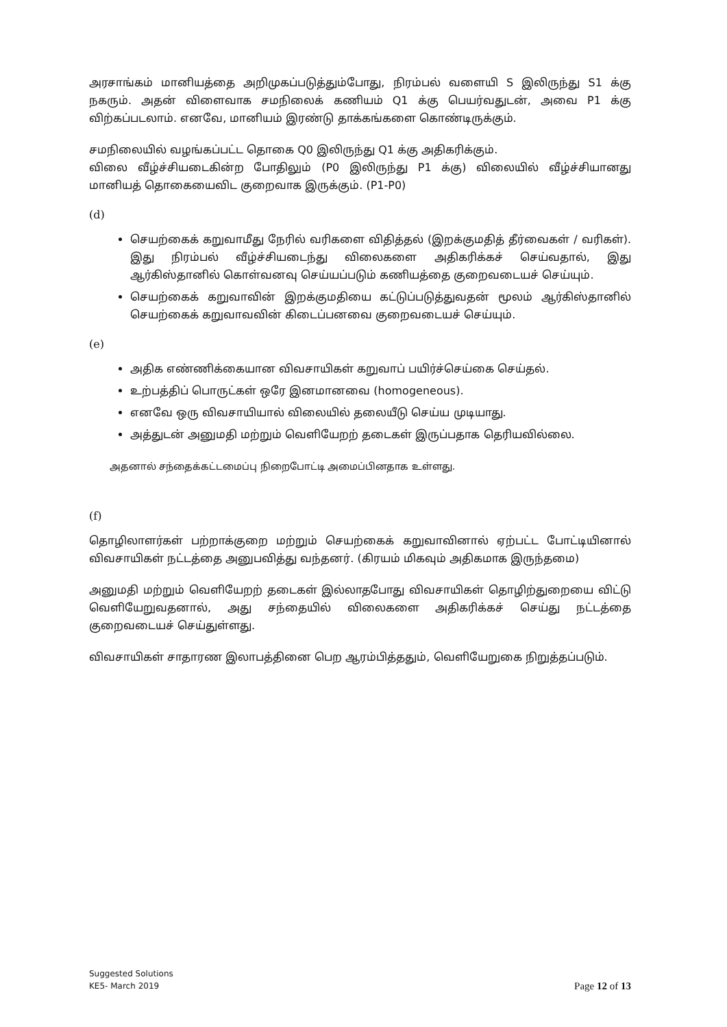அரசாங்கம் மானியத்தை அறிமுகப்படுத்தும்போது, நிரம்பல் வளையி S இலிருந்து S1 க்கு நகரும். அதன் விளைவாக சமநிலைக் கணியம் Q1 க்கு பெயர்வதுடன், அவை P1 க்கு விற்கப்படலாம். எனவே, மானியம் இரண்டு தாக்கங்களை கொண்டிருக்கும்.
சமநிலையில் வழங்கப்பட்ட தொகை Q0 இலிருந்து Q1 க்கு அதிகரிக்கும்.
விலை வீழ்ச்சியடைகின்ற போதிலும் (P0 இலிருந்து P1 க்கு) விலையில் வீழ்ச்சியானது மானியத் தொகையைவிட குறைவாக இருக்கும். (P1-P0)
(d)
செயற்கைக் கறுவாமீது நேரில் வரிகளை விதித்தல் (இறக்குமதித் தீர்வைகள் / வரிகள்). இது நிரம்பல் வீழ்ச்சியடைந்து விலைகளை அதிகரிக்கச் செய்வதால், இது ஆர்கிஸ்தானில் கொள்வனவு செய்யப்படும் கணியத்தை குறைவடையச் செய்யும்.
செயற்கைக் கறுவாவின் இறக்குமதியை கட்டுப்படுத்துவதன் மூலம் ஆர்கிஸ்தானில் செயற்கைக் கறுவாவவின் கிடைப்பனவை குறைவடையச் செய்யும்.
(e)
அதிக எண்ணிக்கையான விவசாயிகள் கறுவாப் பயிர்ச்செய்கை செய்தல்.
உற்பத்திப் பொருட்கள் ஒரே இனமானவை (homogeneous).
எனவே ஒரு விவசாயியால் விலையில் தலையீடு செய்ய முடியாது.
அத்துடன் அனுமதி மற்றும் வெளியேறற் தடைகள் இருப்பதாக தெரியவில்லை.
அதனால் சந்தைக்கட்டமைப்பு நிறைபோட்டி அமைப்பினதாக உள்ளது.
(f)
தொழிலாளர்கள் பற்றாக்குறை மற்றும் செயற்கைக் கறுவாவினால் ஏற்பட்ட போட்டியினால் விவசாயிகள் நட்டத்தை அனுபவித்து வந்தனர். (கிரயம் மிகவும் அதிகமாக இருந்தமை)
அனுமதி மற்றும் வெளியேறற் தடைகள் இல்லாதபோது விவசாயிகள் தொழிற்துறையை விட்டு வெளியேறுவதனால், அது சந்தையில் விலைகளை அதிகரிக்கச் செய்து நட்டத்தை குறைவடையச் செய்துள்ளது.
விவசாயிகள் சாதாரண இலாபத்தினை பெற ஆரம்பித்ததும், வெளியேறுகை நிறுத்தப்படும்.
Suggested Solutions
KE5- March 2019
Page 12 of 13